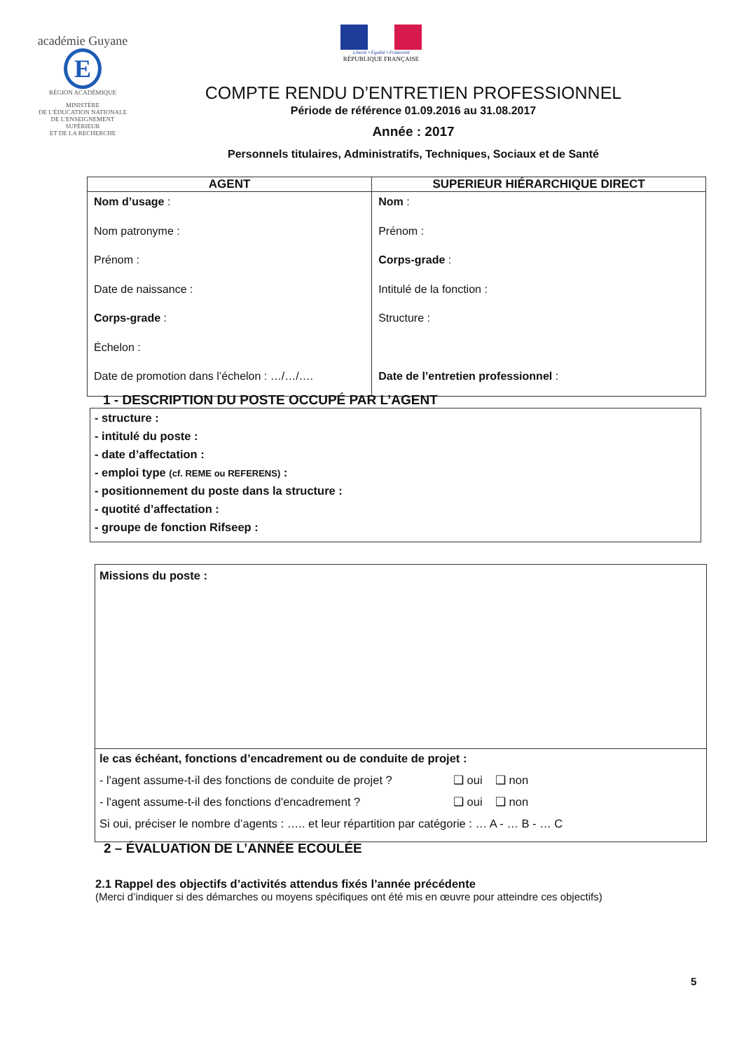académie Guyane E
RÉGION ACADÉMIQUE
MINISTÈRE
DE L'ÉDUCATION NATIONALE
DE L'ENSEIGNEMENT SUPÉRIEUR
ET DE LA RECHERCHE
Liberté • Égalité • Fraternité
RÉPUBLIQUE FRANÇAISE
COMPTE RENDU D’ENTRETIEN PROFESSIONNEL
Période de référence 01.09.2016 au 31.08.2017
Année : 2017
Personnels titulaires, Administratifs, Techniques, Sociaux et de Santé
| AGENT | SUPERIEUR HIÉRARCHIQUE DIRECT |
| --- | --- |
| Nom d’usage : Nom patronyme : Prénom : Date de naissance : Corps-grade : Échelon : Date de promotion dans l’échelon : …/…/…. | Nom : Prénom : Corps-grade : Intitulé de la fonction : Structure : Date de l’entretien professionnel : |
1 - DESCRIPTION DU POSTE OCCUPÉ PAR L’AGENT
- structure :
- intitulé du poste :
- date d’affectation :
- emploi type (cf. REME ou REFERENS) :
- positionnement du poste dans la structure :
- quotité d’affectation :
- groupe de fonction Rifseep :
Missions du poste :
le cas échéant, fonctions d’encadrement ou de conduite de projet :
- l'agent assume-t-il des fonctions de conduite de projet ? ❑ oui ❑ non
- l'agent assume-t-il des fonctions d'encadrement ? ❑ oui ❑ non
Si oui, préciser le nombre d’agents : ….. et leur répartition par catégorie : … A - … B - … C
2 – ÉVALUATION DE L’ANNÉE ECOULÉE
2.1 Rappel des objectifs d’activités attendus fixés l’année précédente
(Merci d’indiquer si des démarches ou moyens spécifiques ont été mis en œuvre pour atteindre ces objectifs)
5